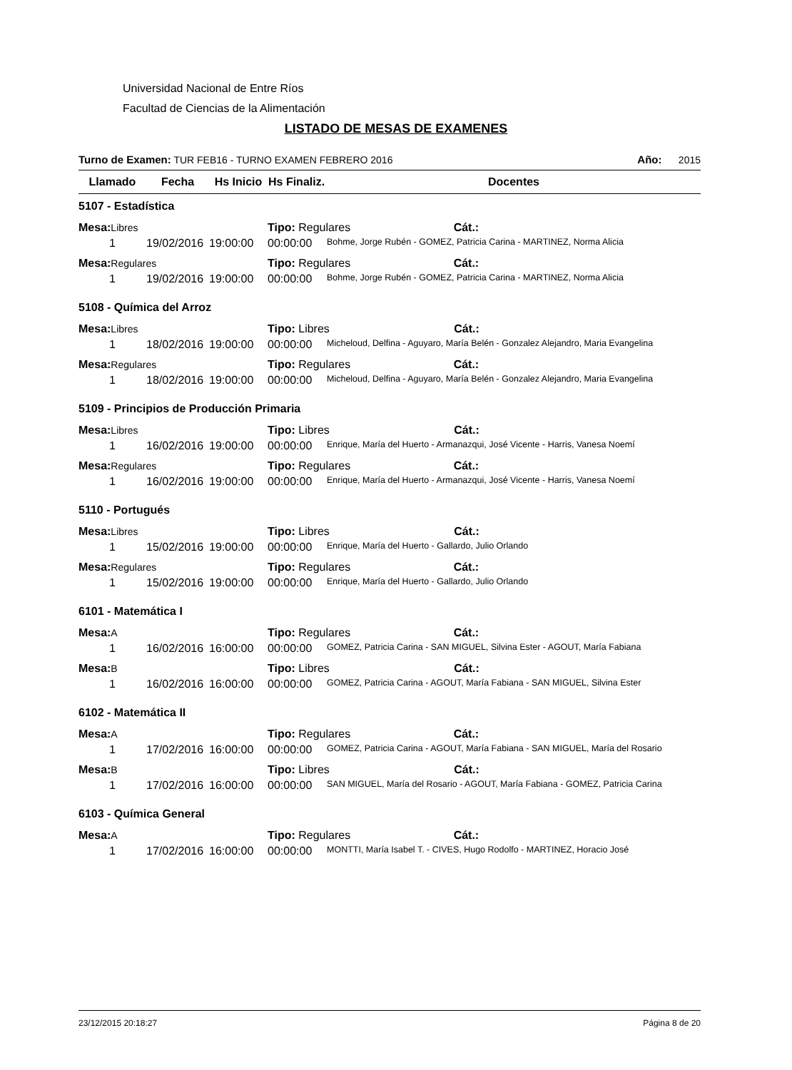Universidad Nacional de Entre Ríos
Facultad de Ciencias de la Alimentación
LISTADO DE MESAS DE EXAMENES
Turno de Examen: TUR FEB16 - TURNO EXAMEN FEBRERO 2016 Año: 2015
| Llamado | Fecha | Hs Inicio | Hs Finaliz. | Docentes |
| --- | --- | --- | --- | --- |
| 5107 - Estadística | | | | |
| Mesa: Libres | | | Tipo: Regulares Cát.: | |
| 1 | 19/02/2016 | 19:00:00 | 00:00:00 | Bohme, Jorge Rubén - GOMEZ, Patricia Carina - MARTINEZ, Norma Alicia |
| Mesa: Regulares | | | Tipo: Regulares Cát.: | |
| 1 | 19/02/2016 | 19:00:00 | 00:00:00 | Bohme, Jorge Rubén - GOMEZ, Patricia Carina - MARTINEZ, Norma Alicia |
| 5108 - Química del Arroz | | | | |
| Mesa: Libres | | | Tipo: Libres Cát.: | |
| 1 | 18/02/2016 | 19:00:00 | 00:00:00 | Micheloud, Delfina - Aguyaro, María Belén - Gonzalez Alejandro, Maria Evangelina |
| Mesa: Regulares | | | Tipo: Regulares Cát.: | |
| 1 | 18/02/2016 | 19:00:00 | 00:00:00 | Micheloud, Delfina - Aguyaro, María Belén - Gonzalez Alejandro, Maria Evangelina |
| 5109 - Principios de Producción Primaria | | | | |
| Mesa: Libres | | | Tipo: Libres Cát.: | |
| 1 | 16/02/2016 | 19:00:00 | 00:00:00 | Enrique, María del Huerto - Armanazqui, José Vicente - Harris, Vanesa Noemí |
| Mesa: Regulares | | | Tipo: Regulares Cát.: | |
| 1 | 16/02/2016 | 19:00:00 | 00:00:00 | Enrique, María del Huerto - Armanazqui, José Vicente - Harris, Vanesa Noemí |
| 5110 - Portugués | | | | |
| Mesa: Libres | | | Tipo: Libres Cát.: | |
| 1 | 15/02/2016 | 19:00:00 | 00:00:00 | Enrique, María del Huerto - Gallardo, Julio Orlando |
| Mesa: Regulares | | | Tipo: Regulares Cát.: | |
| 1 | 15/02/2016 | 19:00:00 | 00:00:00 | Enrique, María del Huerto - Gallardo, Julio Orlando |
| 6101 - Matemática I | | | | |
| Mesa: A | | | Tipo: Regulares Cát.: | |
| 1 | 16/02/2016 | 16:00:00 | 00:00:00 | GOMEZ, Patricia Carina - SAN MIGUEL, Silvina Ester - AGOUT, María Fabiana |
| Mesa: B | | | Tipo: Libres Cát.: | |
| 1 | 16/02/2016 | 16:00:00 | 00:00:00 | GOMEZ, Patricia Carina - AGOUT, María Fabiana - SAN MIGUEL, Silvina Ester |
| 6102 - Matemática II | | | | |
| Mesa: A | | | Tipo: Regulares Cát.: | |
| 1 | 17/02/2016 | 16:00:00 | 00:00:00 | GOMEZ, Patricia Carina - AGOUT, María Fabiana - SAN MIGUEL, María del Rosario |
| Mesa: B | | | Tipo: Libres Cát.: | |
| 1 | 17/02/2016 | 16:00:00 | 00:00:00 | SAN MIGUEL, María del Rosario - AGOUT, María Fabiana - GOMEZ, Patricia Carina |
| 6103 - Química General | | | | |
| Mesa: A | | | Tipo: Regulares Cát.: | |
| 1 | 17/02/2016 | 16:00:00 | 00:00:00 | MONTTI, María Isabel T. - CIVES, Hugo Rodolfo - MARTINEZ, Horacio José |
23/12/2015 20:18:27 Página 8 de 20